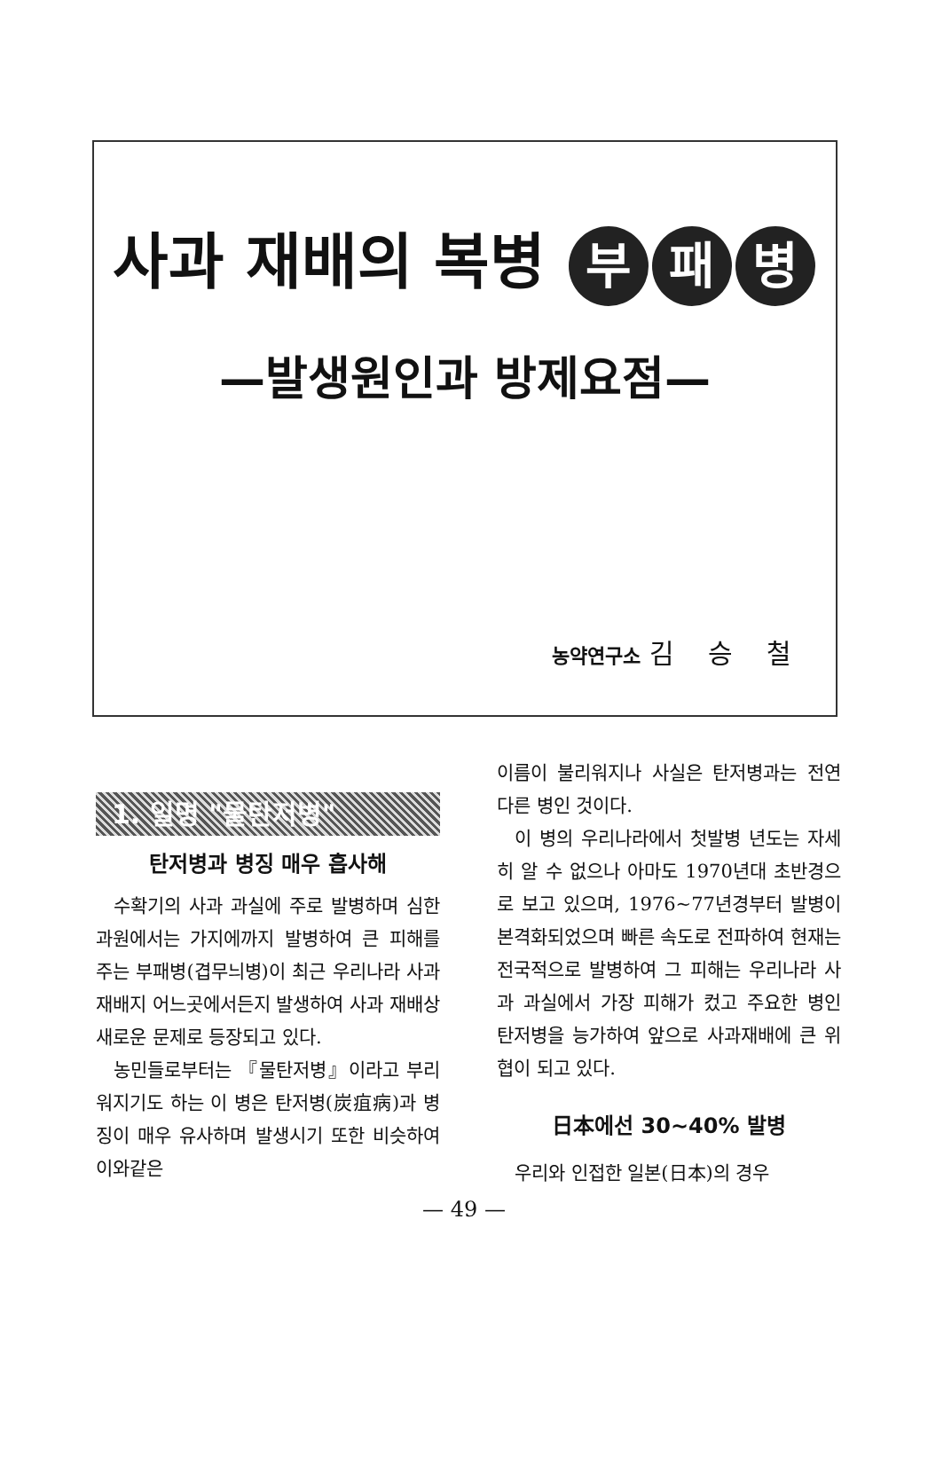사과 재배의 복병 부 패 병
—발생원인과 방제요점—
농약연구소 김 승 철
1. 일명 "물탄저병"
탄저병과 병징 매우 흡사해
수확기의 사과 과실에 주로 발병하며 심한 과원에서는 가지에까지 발병하여 큰 피해를 주는 부패병(겹무늬병)이 최근 우리나라 사과재배지 어느곳에서든지 발생하여 사과 재배상 새로운 문제로 등장되고 있다.
농민들로부터는 『물탄저병』이라고 부리워지기도 하는 이 병은 탄저병(炭疽病)과 병징이 매우 유사하며 발생시기 또한 비슷하여 이와같은
이름이 불리워지나 사실은 탄저병과는 전연 다른 병인 것이다.
이 병의 우리나라에서 첫발병 년도는 자세히 알 수 없으나 아마도 1970년대 초반경으로 보고 있으며, 1976~77년경부터 발병이 본격화되었으며 빠른 속도로 전파하여 현재는 전국적으로 발병하여 그 피해는 우리나라 사과 과실에서 가장 피해가 컸고 주요한 병인 탄저병을 능가하여 앞으로 사과재배에 큰 위협이 되고 있다.
日本에선 30~40% 발병
우리와 인접한 일본(日本)의 경우
— 49 —